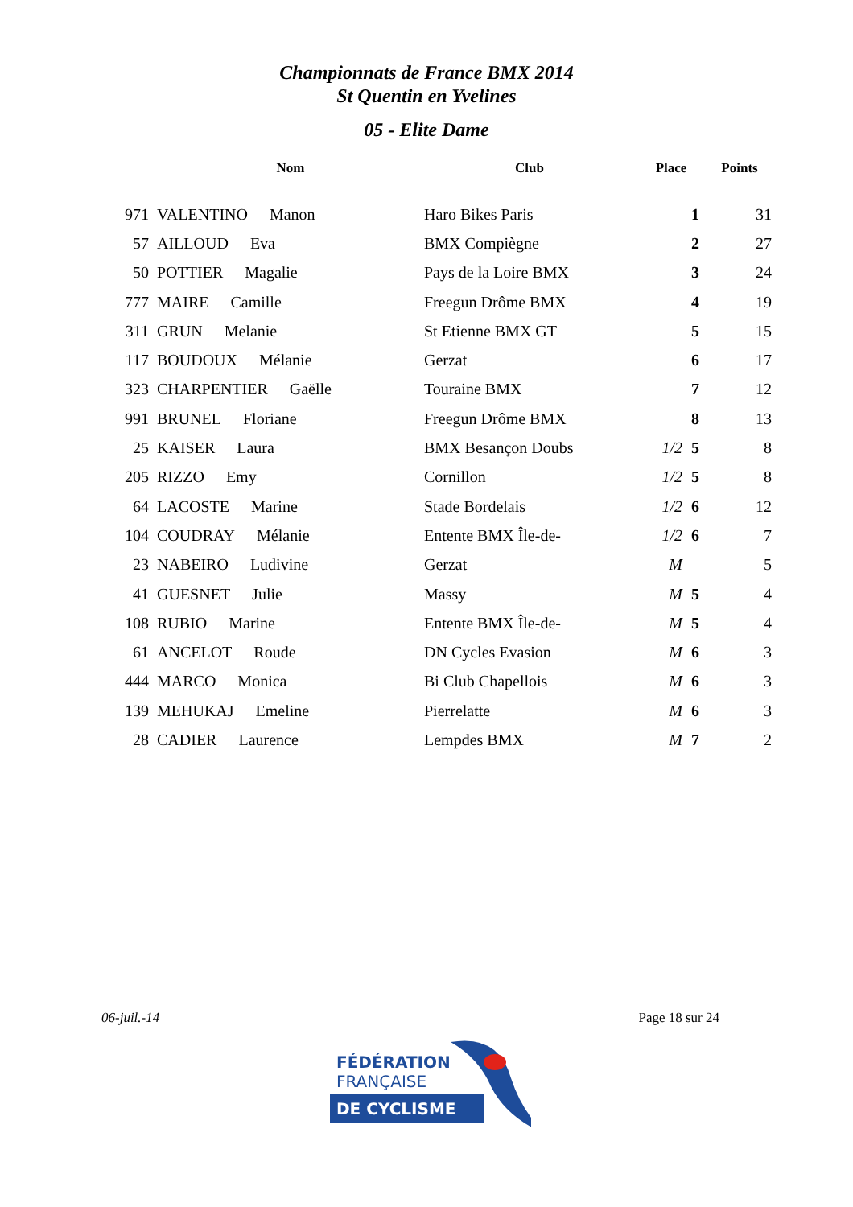Championnats de France BMX 2014
St Quentin en Yvelines
05 - Elite Dame
| | Nom | Club | Place | Points |
| --- | --- | --- | --- | --- |
| 971 | VALENTINO Manon | Haro Bikes Paris | 1 | 31 |
| 57 | AILLOUD Eva | BMX Compiègne | 2 | 27 |
| 50 | POTTIER Magalie | Pays de la Loire BMX | 3 | 24 |
| 777 | MAIRE Camille | Freegun Drôme BMX | 4 | 19 |
| 311 | GRUN Melanie | St Etienne BMX GT | 5 | 15 |
| 117 | BOUDOUX Mélanie | Gerzat | 6 | 17 |
| 323 | CHARPENTIER Gaëlle | Touraine BMX | 7 | 12 |
| 991 | BRUNEL Floriane | Freegun Drôme BMX | 8 | 13 |
| 25 | KAISER Laura | BMX Besançon Doubs | 1/2 5 | 8 |
| 205 | RIZZO Emy | Cornillon | 1/2 5 | 8 |
| 64 | LACOSTE Marine | Stade Bordelais | 1/2 6 | 12 |
| 104 | COUDRAY Mélanie | Entente BMX Île-de- | 1/2 6 | 7 |
| 23 | NABEIRO Ludivine | Gerzat | M | 5 |
| 41 | GUESNET Julie | Massy | M 5 | 4 |
| 108 | RUBIO Marine | Entente BMX Île-de- | M 5 | 4 |
| 61 | ANCELOT Roude | DN Cycles Evasion | M 6 | 3 |
| 444 | MARCO Monica | Bi Club Chapellois | M 6 | 3 |
| 139 | MEHUKAJ Emeline | Pierrelatte | M 6 | 3 |
| 28 | CADIER Laurence | Lempdes BMX | M 7 | 2 |
06-juil.-14 Page 18 sur 24
FÉDÉRATION
FRANÇAISE
DE CYCLISME